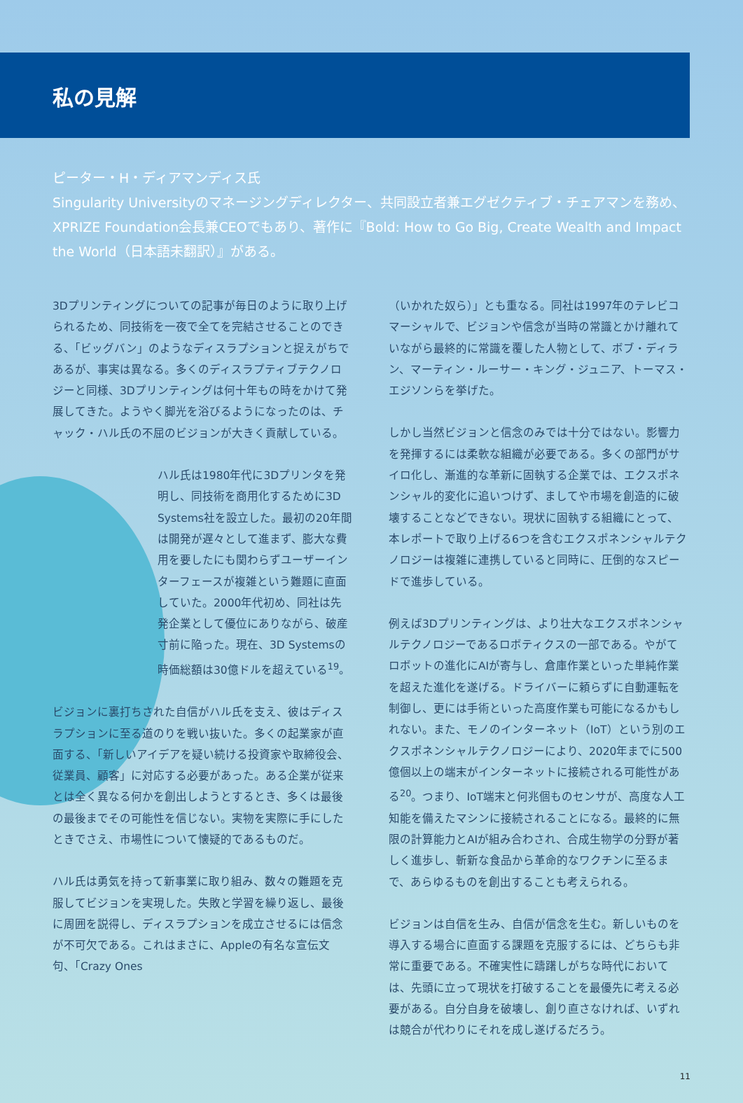私の見解
ピーター・H・ディアマンディス氏
Singularity Universityのマネージングディレクター、共同設立者兼エグゼクティブ・チェアマンを務め、XPRIZE Foundation会長兼CEOでもあり、著作に『Bold: How to Go Big, Create Wealth and Impact the World（日本語未翻訳）』がある。
3Dプリンティングについての記事が毎日のように取り上げられるため、同技術を一夜で全てを完結させることのできる、「ビッグバン」のようなディスラプションと捉えがちであるが、事実は異なる。多くのディスラプティブテクノロジーと同様、3Dプリンティングは何十年もの時をかけて発展してきた。ようやく脚光を浴びるようになったのは、チャック・ハル氏の不屈のビジョンが大きく貢献している。
ハル氏は1980年代に3Dプリンタを発明し、同技術を商用化するために3D Systems社を設立した。最初の20年間は開発が遅々として進まず、膨大な費用を要したにも関わらずユーザーインターフェースが複雑という難題に直面していた。2000年代初め、同社は先発企業として優位にありながら、破産寸前に陥った。現在、3D Systemsの時価総額は30億ドルを超えている<sup>19</sup>。
ビジョンに裏打ちされた自信がハル氏を支え、彼はディスラプションに至る道のりを戦い抜いた。多くの起業家が直面する、「新しいアイデアを疑い続ける投資家や取締役会、従業員、顧客」に対応する必要があった。ある企業が従来とは全く異なる何かを創出しようとするとき、多くは最後の最後までその可能性を信じない。実物を実際に手にしたときでさえ、市場性について懐疑的であるものだ。
ハル氏は勇気を持って新事業に取り組み、数々の難題を克服してビジョンを実現した。失敗と学習を繰り返し、最後に周囲を説得し、ディスラプションを成立させるには信念が不可欠である。これはまさに、Appleの有名な宣伝文句、「Crazy Ones
（いかれた奴ら）」とも重なる。同社は1997年のテレビコマーシャルで、ビジョンや信念が当時の常識とかけ離れていながら最終的に常識を覆した人物として、ボブ・ディラン、マーティン・ルーサー・キング・ジュニア、トーマス・エジソンらを挙げた。
しかし当然ビジョンと信念のみでは十分ではない。影響力を発揮するには柔軟な組織が必要である。多くの部門がサイロ化し、漸進的な革新に固執する企業では、エクスポネンシャル的変化に追いつけず、ましてや市場を創造的に破壊することなどできない。現状に固執する組織にとって、本レポートで取り上げる6つを含むエクスポネンシャルテクノロジーは複雑に連携していると同時に、圧倒的なスピードで進歩している。
例えば3Dプリンティングは、より壮大なエクスポネンシャルテクノロジーであるロボティクスの一部である。やがてロボットの進化にAIが寄与し、倉庫作業といった単純作業を超えた進化を遂げる。ドライバーに頼らずに自動運転を制御し、更には手術といった高度作業も可能になるかもしれない。また、モノのインターネット（IoT）という別のエクスポネンシャルテクノロジーにより、2020年までに500億個以上の端末がインターネットに接続される可能性がある<sup>20</sup>。つまり、IoT端末と何兆個ものセンサが、高度な人工知能を備えたマシンに接続されることになる。最終的に無限の計算能力とAIが組み合わされ、合成生物学の分野が著しく進歩し、斬新な食品から革命的なワクチンに至るまで、あらゆるものを創出することも考えられる。
ビジョンは自信を生み、自信が信念を生む。新しいものを導入する場合に直面する課題を克服するには、どちらも非常に重要である。不確実性に躊躇しがちな時代においては、先頭に立って現状を打破することを最優先に考える必要がある。自分自身を破壊し、創り直さなければ、いずれは競合が代わりにそれを成し遂げるだろう。
11